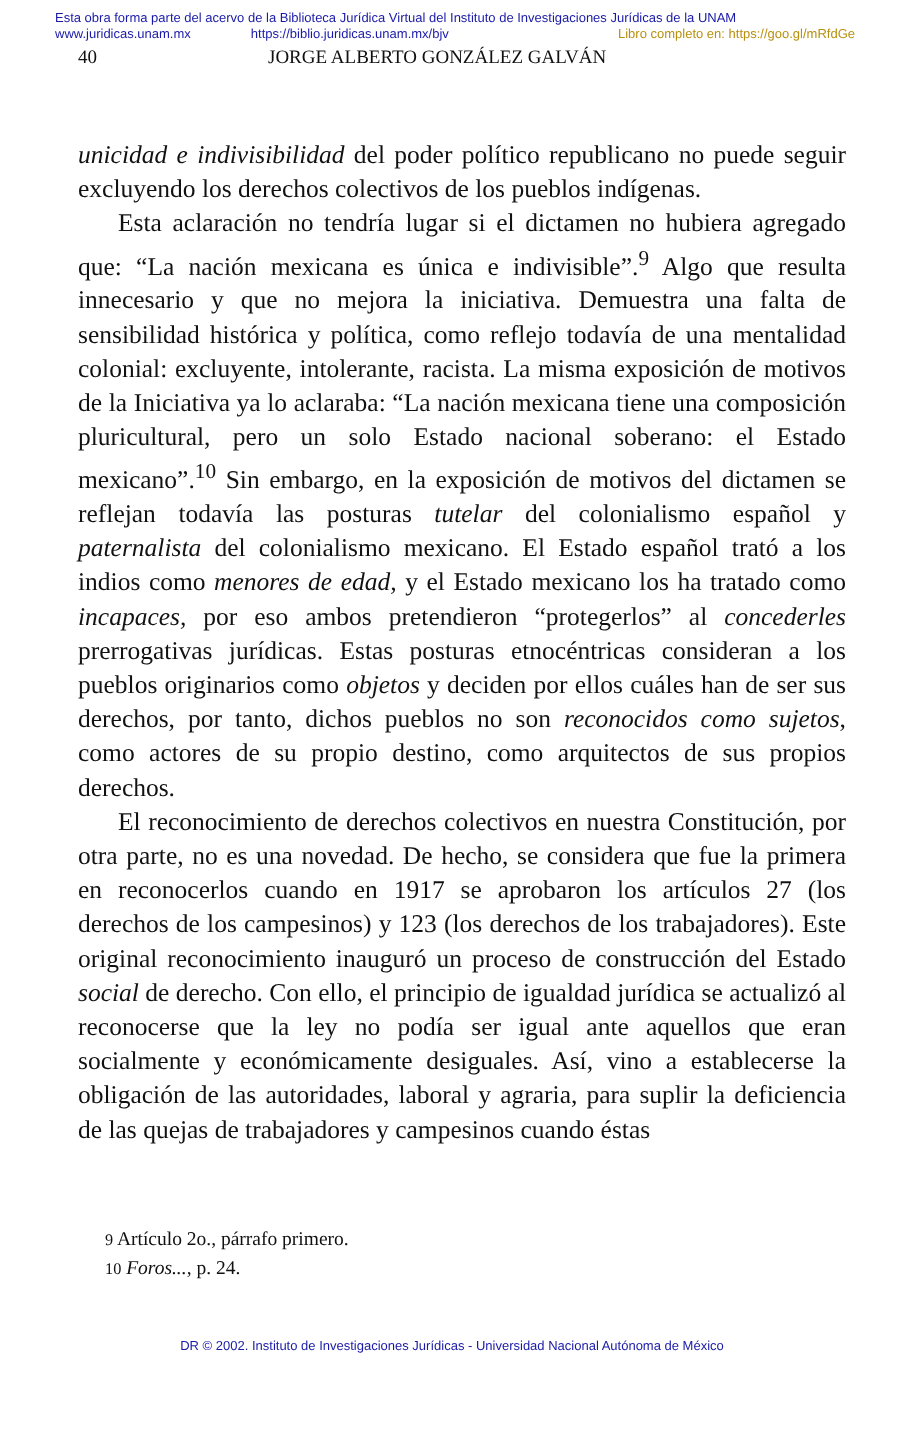Esta obra forma parte del acervo de la Biblioteca Jurídica Virtual del Instituto de Investigaciones Jurídicas de la UNAM
www.juridicas.unam.mx https://biblio.juridicas.unam.mx/bjv Libro completo en: https://goo.gl/mRfdGe
40 JORGE ALBERTO GONZÁLEZ GALVÁN
unicidad e indivisibilidad del poder político republicano no puede seguir excluyendo los derechos colectivos de los pueblos indígenas.
Esta aclaración no tendría lugar si el dictamen no hubiera agregado que: “La nación mexicana es única e indivisible”.<sup>9</sup> Algo que resulta innecesario y que no mejora la iniciativa. Demuestra una falta de sensibilidad histórica y política, como reflejo todavía de una mentalidad colonial: excluyente, intolerante, racista. La misma exposición de motivos de la Iniciativa ya lo aclaraba: “La nación mexicana tiene una composición pluricultural, pero un solo Estado nacional soberano: el Estado mexicano”.<sup>10</sup> Sin embargo, en la exposición de motivos del dictamen se reflejan todavía las posturas tutelar del colonialismo español y paternalista del colonialismo mexicano. El Estado español trató a los indios como menores de edad, y el Estado mexicano los ha tratado como incapaces, por eso ambos pretendieron “protegerlos” al concederles prerrogativas jurídicas. Estas posturas etnocéntricas consideran a los pueblos originarios como objetos y deciden por ellos cuáles han de ser sus derechos, por tanto, dichos pueblos no son reconocidos como sujetos, como actores de su propio destino, como arquitectos de sus propios derechos.
El reconocimiento de derechos colectivos en nuestra Constitución, por otra parte, no es una novedad. De hecho, se considera que fue la primera en reconocerlos cuando en 1917 se aprobaron los artículos 27 (los derechos de los campesinos) y 123 (los derechos de los trabajadores). Este original reconocimiento inauguró un proceso de construcción del Estado social de derecho. Con ello, el principio de igualdad jurídica se actualizó al reconocerse que la ley no podía ser igual ante aquellos que eran socialmente y económicamente desiguales. Así, vino a establecerse la obligación de las autoridades, laboral y agraria, para suplir la deficiencia de las quejas de trabajadores y campesinos cuando éstas
9 Artículo 2o., párrafo primero.
10 Foros..., p. 24.
DR © 2002. Instituto de Investigaciones Jurídicas - Universidad Nacional Autónoma de México